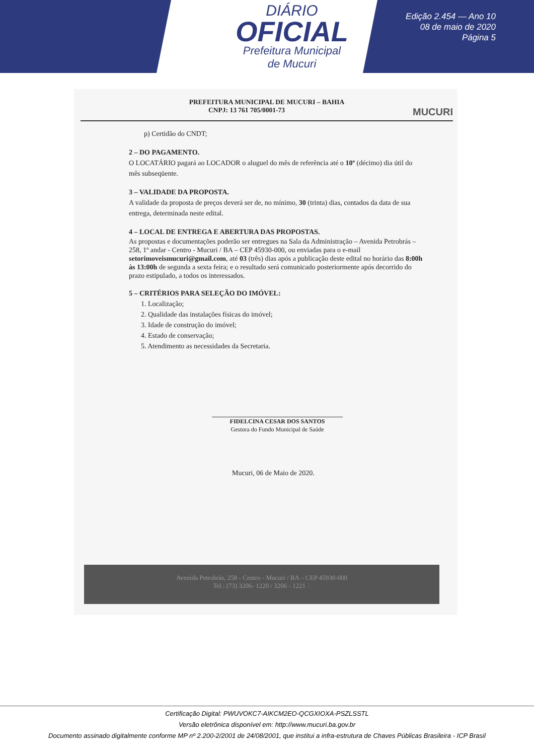DIÁRIO
OFICIAL
Prefeitura Municipal
de Mucuri
Edição 2.454 — Ano 10
08 de maio de 2020
Página 5
PREFEITURA MUNICIPAL DE MUCURI – BAHIA
CNPJ: 13 761 705/0001-73 MUCURI
p) Certidão do CNDT;
2 – DO PAGAMENTO.
O LOCATÁRIO pagará ao LOCADOR o aluguel do mês de referência até o 10º (décimo) dia útil do mês subseqüente.
3 – VALIDADE DA PROPOSTA.
A validade da proposta de preços deverá ser de, no mínimo, 30 (trinta) dias, contados da data de sua entrega, determinada neste edital.
4 – LOCAL DE ENTREGA E ABERTURA DAS PROPOSTAS.
As propostas e documentações poderão ser entregues na Sala da Administração – Avenida Petrobrás – 258, 1º andar - Centro - Mucuri / BA – CEP 45930-000, ou enviadas para o e-mail setorimoveismucuri@gmail.com, até 03 (três) dias após a publicação deste edital no horário das 8:00h às 13:00h de segunda a sexta feira; e o resultado será comunicado posteriormente após decorrido do prazo estipulado, a todos os interessados.
5 – CRITÉRIOS PARA SELEÇÃO DO IMÓVEL:
1. Localização;
2. Qualidade das instalações físicas do imóvel;
3. Idade de construção do imóvel;
4. Estado de conservação;
5. Atendimento as necessidades da Secretaria.
FIDELCINA CESAR DOS SANTOS
Gestora do Fundo Municipal de Saúde
Mucuri, 06 de Maio de 2020.
Avenida Petrobrás, 258 - Centro - Mucuri / BA – CEP 45930-000
Tel.: (73) 3206- 1220 / 3206 - 1221 2
Certificação Digital: PWUVOKC7-AIKCM2EO-QCGXIOXA-PSZLSSTL
Versão eletrônica disponível em: http://www.mucuri.ba.gov.br
Documento assinado digitalmente conforme MP nº 2.200-2/2001 de 24/08/2001, que institui a infra-estrutura de Chaves Públicas Brasileira - ICP Brasil